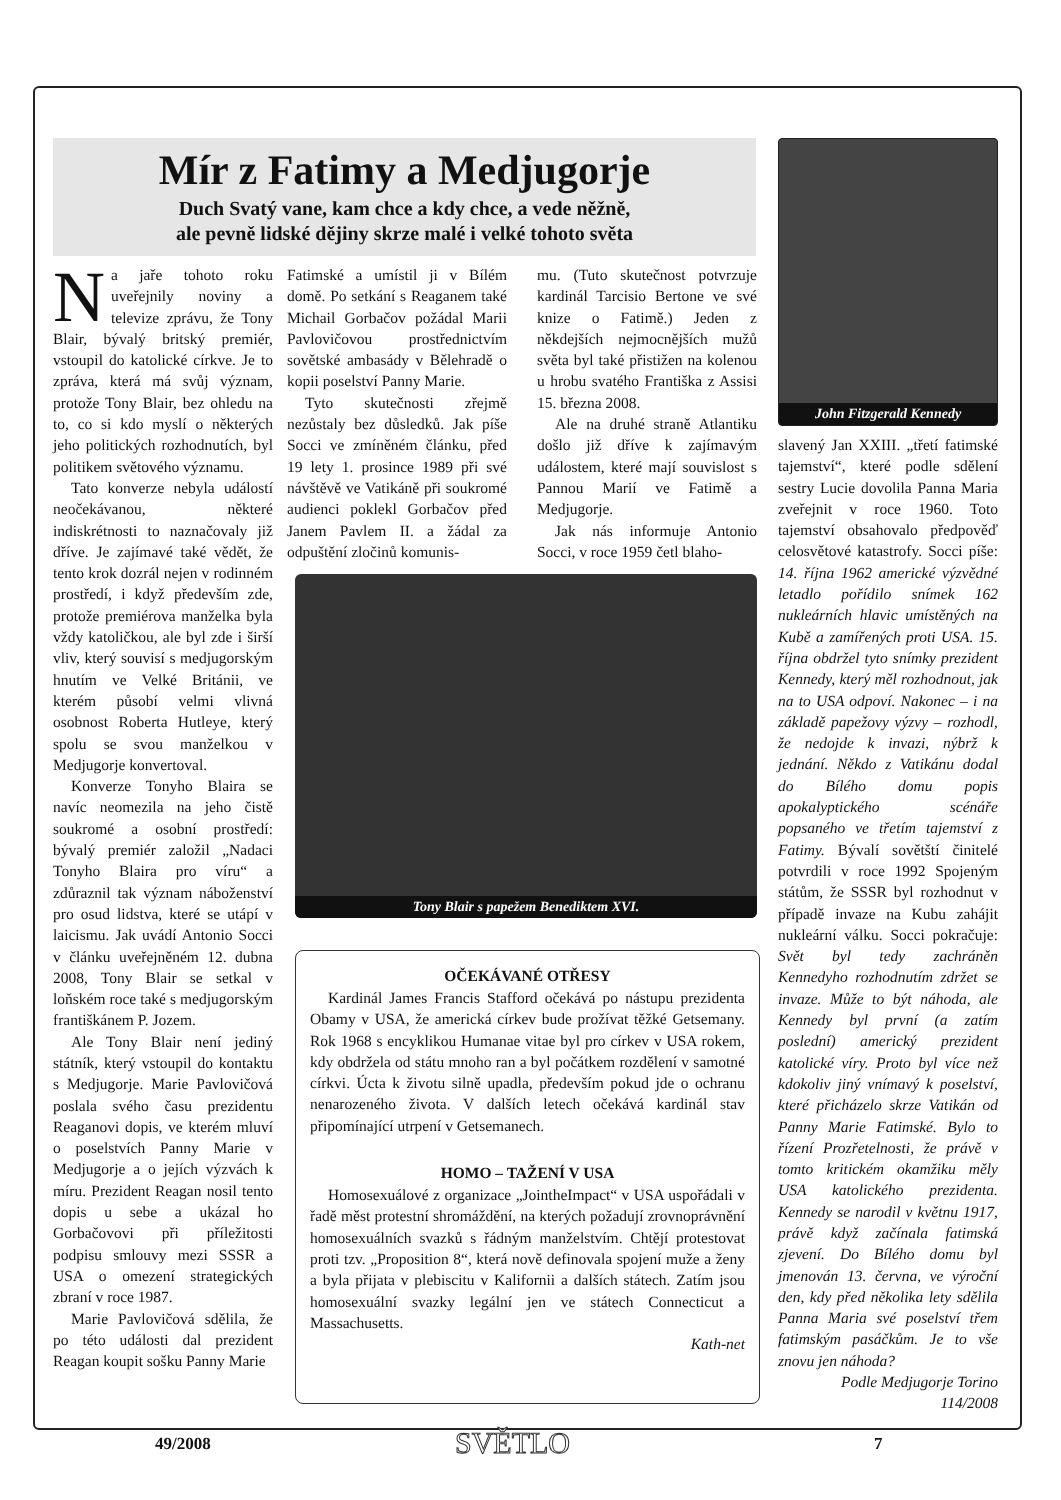Mír z Fatimy a Medjugorje
Duch Svatý vane, kam chce a kdy chce, a vede něžně,
ale pevně lidské dějiny skrze malé i velké tohoto světa
Na jaře tohoto roku uveřejnily noviny a televize zprávu, že Tony Blair, bývalý britský premiér, vstoupil do katolické církve. Je to zpráva, která má svůj význam, protože Tony Blair, bez ohledu na to, co si kdo myslí o některých jeho politických rozhodnutích, byl politikem světového významu.
Tato konverze nebyla událostí neočekávanou, některé indiskrétnosti to naznačovaly již dříve. Je zajímavé také vědět, že tento krok dozrál nejen v rodinném prostředí, i když především zde, protože premiérova manželka byla vždy katoličkou, ale byl zde i širší vliv, který souvisí s medjugorským hnutím ve Velké Británii, ve kterém působí velmi vlivná osobnost Roberta Hutleye, který spolu se svou manželkou v Medjugorje konvertoval.
Konverze Tonyho Blaira se navíc neomezila na jeho čistě soukromé a osobní prostředí: bývalý premiér založil „Nadaci Tonyho Blaira pro víru“ a zdůraznil tak význam náboženství pro osud lidstva, které se utápí v laicismu. Jak uvádí Antonio Socci v článku uveřejněném 12. dubna 2008, Tony Blair se setkal v loňském roce také s medjugorským františkánem P. Jozem.
Ale Tony Blair není jediný státník, který vstoupil do kontaktu s Medjugorje. Marie Pavlovičová poslala svého času prezidentu Reaganovi dopis, ve kterém mluví o poselstvích Panny Marie v Medjugorje a o jejích výzvách k míru. Prezident Reagan nosil tento dopis u sebe a ukázal ho Gorbačovovi při příležitosti podpisu smlouvy mezi SSSR a USA o omezení strategických zbraní v roce 1987.
Marie Pavlovičová sdělila, že po této události dal prezident Reagan koupit sošku Panny Marie
Fatimské a umístil ji v Bílém domě. Po setkání s Reaganem také Michail Gorbačov požádal Marii Pavlovičovou prostřednictvím sovětské ambasády v Bělehradě o kopii poselství Panny Marie.
Tyto skutečnosti zřejmě nezůstaly bez důsledků. Jak píše Socci ve zmíněném článku, před 19 lety 1. prosince 1989 při své návštěvě ve Vatikáně při soukromé audienci poklekl Gorbačov před Janem Pavlem II. a žádal za odpuštění zločinů komunis-
mu. (Tuto skutečnost potvrzuje kardinál Tarcisio Bertone ve své knize o Fatimě.) Jeden z někdejších nejmocnějších mužů světa byl také přistižen na kolenou u hrobu svatého Františka z Assisi 15. března 2008.
Ale na druhé straně Atlantiku došlo již dříve k zajímavým událostem, které mají souvislost s Pannou Marií ve Fatimě a Medjugorje.
Jak nás informuje Antonio Socci, v roce 1959 četl blaho-
Tony Blair s papežem Benediktem XVI.
OČEKÁVANÉ OTŘESY
Kardinál James Francis Stafford očekává po nástupu prezidenta Obamy v USA, že americká církev bude prožívat těžké Getsemany. Rok 1968 s encyklikou Humanae vitae byl pro církev v USA rokem, kdy obdržela od státu mnoho ran a byl počátkem rozdělení v samotné církvi. Úcta k životu silně upadla, především pokud jde o ochranu nenarozeného života. V dalších letech očekává kardinál stav připomínající utrpení v Getsemanech.
HOMO – TAŽENÍ V USA
Homosexuálové z organizace „JointheImpact“ v USA uspořádali v řadě měst protestní shromáždění, na kterých požadují zrovnoprávnění homosexuálních svazků s řádným manželstvím. Chtějí protestovat proti tzv. „Proposition 8“, která nově definovala spojení muže a ženy a byla přijata v plebiscitu v Kalifornii a dalších státech. Zatím jsou homosexuální svazky legální jen ve státech Connecticut a Massachusetts.
Kath-net
John Fitzgerald Kennedy
slavený Jan XXIII. „třetí fatimské tajemství“, které podle sdělení sestry Lucie dovolila Panna Maria zveřejnit v roce 1960. Toto tajemství obsahovalo předpověď celosvětové katastrofy. Socci píše: 14. října 1962 americké výzvědné letadlo pořídilo snímek 162 nukleárních hlavic umístěných na Kubě a zamířených proti USA. 15. října obdržel tyto snímky prezident Kennedy, který měl rozhodnout, jak na to USA odpoví. Nakonec – i na základě papežovy výzvy – rozhodl, že nedojde k invazi, nýbrž k jednání. Někdo z Vatikánu dodal do Bílého domu popis apokalyptického scénáře popsaného ve třetím tajemství z Fatimy. Bývalí sovětští činitelé potvrdili v roce 1992 Spojeným státům, že SSSR byl rozhodnut v případě invaze na Kubu zahájit nukleární válku. Socci pokračuje: Svět byl tedy zachráněn Kennedyho rozhodnutím zdržet se invaze. Může to být náhoda, ale Kennedy byl první (a zatím poslední) americký prezident katolické víry. Proto byl více než kdokoliv jiný vnímavý k poselství, které přicházelo skrze Vatikán od Panny Marie Fatimské. Bylo to řízení Prozřetelnosti, že právě v tomto kritickém okamžiku měly USA katolického prezidenta. Kennedy se narodil v květnu 1917, právě když začínala fatimská zjevení. Do Bílého domu byl jmenován 13. června, ve výroční den, kdy před několika lety sdělila Panna Maria své poselství třem fatimským pasáčkům. Je to vše znovu jen náhoda?
Podle Medjugorje Torino
114/2008
49/2008 SVĚTLO 7